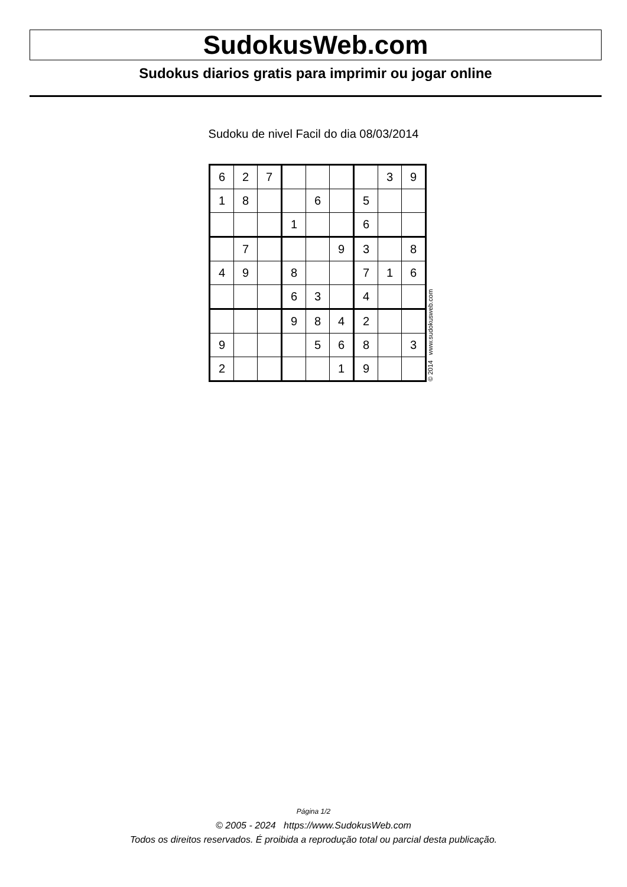SudokusWeb.com
Sudokus diarios gratis para imprimir ou jogar online
Sudoku de nivel Facil do dia 08/03/2014
| 6 | 2 | 7 | | | | | 3 | 9 |
| 1 | 8 | | | 6 | | 5 | | |
| | | | 1 | | | 6 | | |
| | 7 | | | | 9 | 3 | | 8 |
| 4 | 9 | | 8 | | | 7 | 1 | 6 |
| | | | 6 | 3 | | 4 | | |
| | | | 9 | 8 | 4 | 2 | | |
| 9 | | | | 5 | 6 | 8 | | 3 |
| 2 | | | | | 1 | 9 | | |
© 2014 www.sudokusweb.com
Página 1/2
© 2005 - 2024 https://www.SudokusWeb.com
Todos os direitos reservados. É proibida a reprodução total ou parcial desta publicação.